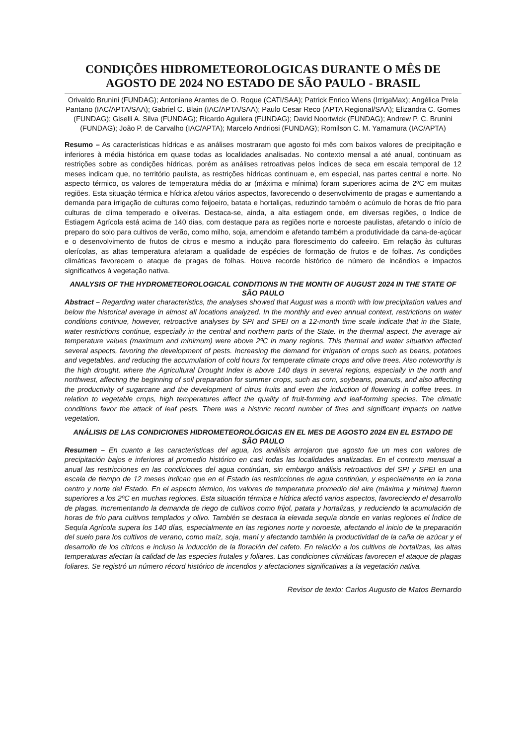CONDIÇÕES HIDROMETEOROLOGICAS DURANTE O MÊS DE AGOSTO DE 2024 NO ESTADO DE SÃO PAULO - BRASIL
Orivaldo Brunini (FUNDAG); Antoniane Arantes de O. Roque (CATI/SAA); Patrick Enrico Wiens (IrrigaMax); Angélica Prela Pantano (IAC/APTA/SAA); Gabriel C. Blain (IAC/APTA/SAA); Paulo Cesar Reco (APTA Regional/SAA); Elizandra C. Gomes (FUNDAG); Giselli A. Silva (FUNDAG); Ricardo Aguilera (FUNDAG); David Noortwick (FUNDAG); Andrew P. C. Brunini (FUNDAG); João P. de Carvalho (IAC/APTA); Marcelo Andriosi (FUNDAG); Romilson C. M. Yamamura (IAC/APTA)
Resumo – As características hídricas e as análises mostraram que agosto foi mês com baixos valores de precipitação e inferiores à média histórica em quase todas as localidades analisadas. No contexto mensal a até anual, continuam as restrições sobre as condições hídricas, porém as análises retroativas pelos índices de seca em escala temporal de 12 meses indicam que, no território paulista, as restrições hídricas continuam e, em especial, nas partes central e norte. No aspecto térmico, os valores de temperatura média do ar (máxima e mínima) foram superiores acima de 2ºC em muitas regiões. Esta situação térmica e hídrica afetou vários aspectos, favorecendo o desenvolvimento de pragas e aumentando a demanda para irrigação de culturas como feijoeiro, batata e hortaliças, reduzindo também o acúmulo de horas de frio para culturas de clima temperado e oliveiras. Destaca-se, ainda, a alta estiagem onde, em diversas regiões, o Indice de Estiagem Agrícola está acima de 140 dias, com destaque para as regiões norte e noroeste paulistas, afetando o início de preparo do solo para cultivos de verão, como milho, soja, amendoim e afetando também a produtividade da cana-de-açúcar e o desenvolvimento de frutos de citros e mesmo a indução para florescimento do cafeeiro. Em relação às culturas olerícolas, as altas temperatura afetaram a qualidade de espécies de formação de frutos e de folhas. As condições climáticas favorecem o ataque de pragas de folhas. Houve recorde histórico de número de incêndios e impactos significativos à vegetação nativa.
ANALYSIS OF THE HYDROMETEOROLOGICAL CONDITIONS IN THE MONTH OF AUGUST 2024 IN THE STATE OF SÃO PAULO
Abstract – Regarding water characteristics, the analyses showed that August was a month with low precipitation values and below the historical average in almost all locations analyzed. In the monthly and even annual context, restrictions on water conditions continue, however, retroactive analyses by SPI and SPEI on a 12-month time scale indicate that in the State, water restrictions continue, especially in the central and northern parts of the State. In the thermal aspect, the average air temperature values (maximum and minimum) were above 2ºC in many regions. This thermal and water situation affected several aspects, favoring the development of pests. Increasing the demand for irrigation of crops such as beans, potatoes and vegetables, and reducing the accumulation of cold hours for temperate climate crops and olive trees. Also noteworthy is the high drought, where the Agricultural Drought Index is above 140 days in several regions, especially in the north and northwest, affecting the beginning of soil preparation for summer crops, such as corn, soybeans, peanuts, and also affecting the productivity of sugarcane and the development of citrus fruits and even the induction of flowering in coffee trees. In relation to vegetable crops, high temperatures affect the quality of fruit-forming and leaf-forming species. The climatic conditions favor the attack of leaf pests. There was a historic record number of fires and significant impacts on native vegetation.
ANÁLISIS DE LAS CONDICIONES HIDROMETEOROLÓGICAS EN EL MES DE AGOSTO 2024 EN EL ESTADO DE SÃO PAULO
Resumen – En cuanto a las características del agua, los análisis arrojaron que agosto fue un mes con valores de precipitación bajos e inferiores al promedio histórico en casi todas las localidades analizadas. En el contexto mensual a anual las restricciones en las condiciones del agua continúan, sin embargo análisis retroactivos del SPI y SPEI en una escala de tiempo de 12 meses indican que en el Estado las restricciones de agua continúan, y especialmente en la zona centro y norte del Estado. En el aspecto térmico, los valores de temperatura promedio del aire (máxima y mínima) fueron superiores a los 2ºC en muchas regiones. Esta situación térmica e hídrica afectó varios aspectos, favoreciendo el desarrollo de plagas. Incrementando la demanda de riego de cultivos como frijol, patata y hortalizas, y reduciendo la acumulación de horas de frío para cultivos templados y olivo. También se destaca la elevada sequía donde en varias regiones el Índice de Sequía Agrícola supera los 140 días, especialmente en las regiones norte y noroeste, afectando el inicio de la preparación del suelo para los cultivos de verano, como maíz, soja, maní y afectando también la productividad de la caña de azúcar y el desarrollo de los cítricos e incluso la inducción de la floración del cafeto. En relación a los cultivos de hortalizas, las altas temperaturas afectan la calidad de las especies frutales y foliares. Las condiciones climáticas favorecen el ataque de plagas foliares. Se registró un número récord histórico de incendios y afectaciones significativas a la vegetación nativa.
Revisor de texto: Carlos Augusto de Matos Bernardo